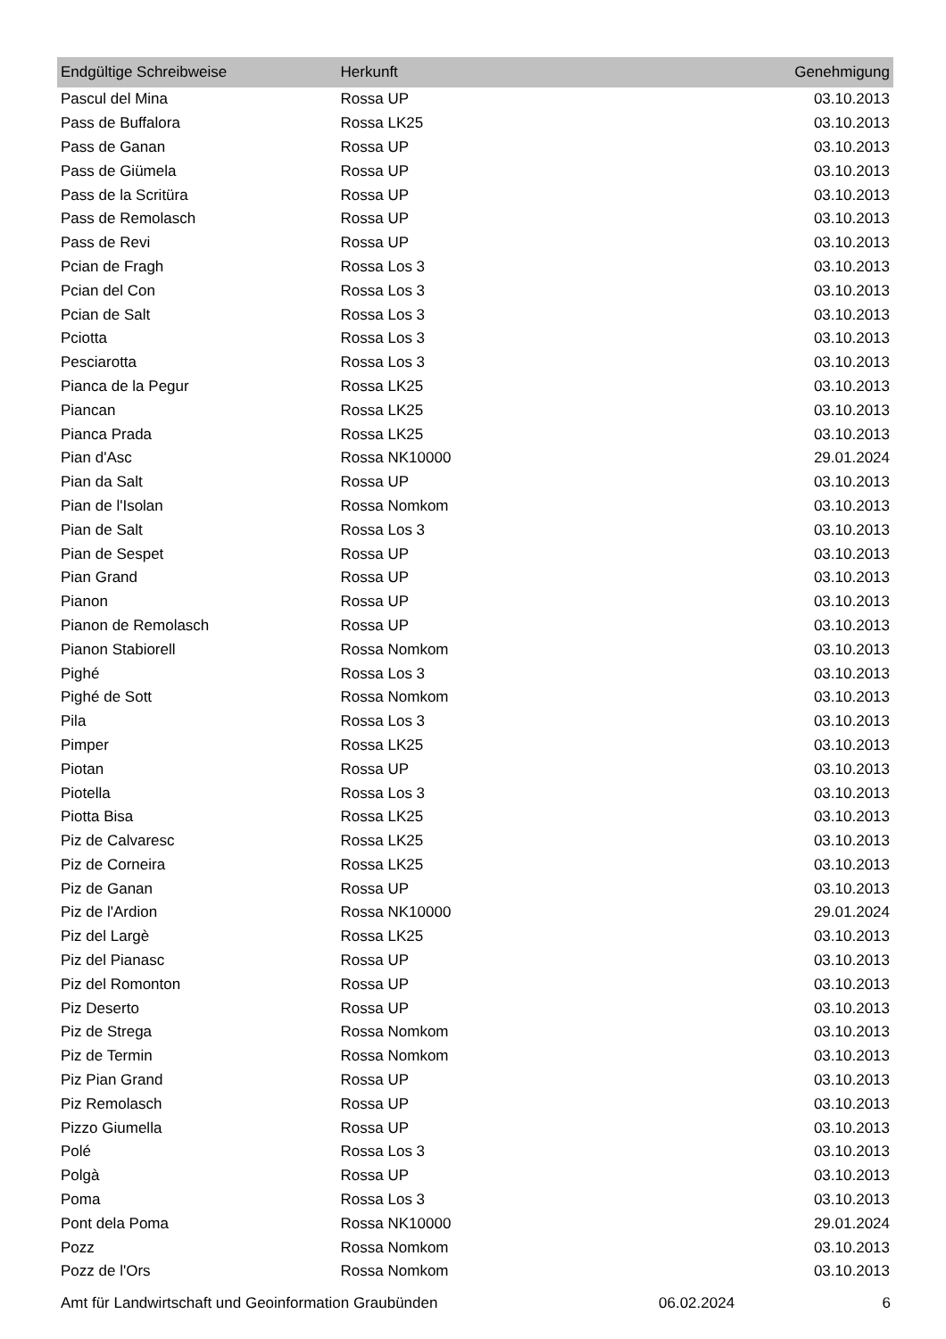| Endgültige Schreibweise | Herkunft | Genehmigung |
| --- | --- | --- |
| Pascul del Mina | Rossa UP | 03.10.2013 |
| Pass de Buffalora | Rossa LK25 | 03.10.2013 |
| Pass de Ganan | Rossa UP | 03.10.2013 |
| Pass de Giümela | Rossa UP | 03.10.2013 |
| Pass de la Scritüra | Rossa UP | 03.10.2013 |
| Pass de Remolasch | Rossa UP | 03.10.2013 |
| Pass de Revi | Rossa UP | 03.10.2013 |
| Pcian de Fragh | Rossa Los 3 | 03.10.2013 |
| Pcian del Con | Rossa Los 3 | 03.10.2013 |
| Pcian de Salt | Rossa Los 3 | 03.10.2013 |
| Pciotta | Rossa Los 3 | 03.10.2013 |
| Pesciarotta | Rossa Los 3 | 03.10.2013 |
| Pianca de la Pegur | Rossa LK25 | 03.10.2013 |
| Piancan | Rossa LK25 | 03.10.2013 |
| Pianca Prada | Rossa LK25 | 03.10.2013 |
| Pian d'Asc | Rossa NK10000 | 29.01.2024 |
| Pian da Salt | Rossa UP | 03.10.2013 |
| Pian de l'Isolan | Rossa Nomkom | 03.10.2013 |
| Pian de Salt | Rossa Los 3 | 03.10.2013 |
| Pian de Sespet | Rossa UP | 03.10.2013 |
| Pian Grand | Rossa UP | 03.10.2013 |
| Pianon | Rossa UP | 03.10.2013 |
| Pianon de Remolasch | Rossa UP | 03.10.2013 |
| Pianon Stabiorell | Rossa Nomkom | 03.10.2013 |
| Pighé | Rossa Los 3 | 03.10.2013 |
| Pighé de Sott | Rossa Nomkom | 03.10.2013 |
| Pila | Rossa Los 3 | 03.10.2013 |
| Pimper | Rossa LK25 | 03.10.2013 |
| Piotan | Rossa UP | 03.10.2013 |
| Piotella | Rossa Los 3 | 03.10.2013 |
| Piotta Bisa | Rossa LK25 | 03.10.2013 |
| Piz de Calvaresc | Rossa LK25 | 03.10.2013 |
| Piz de Corneira | Rossa LK25 | 03.10.2013 |
| Piz de Ganan | Rossa UP | 03.10.2013 |
| Piz de l'Ardion | Rossa NK10000 | 29.01.2024 |
| Piz del Largè | Rossa LK25 | 03.10.2013 |
| Piz del Pianasc | Rossa UP | 03.10.2013 |
| Piz del Romonton | Rossa UP | 03.10.2013 |
| Piz Deserto | Rossa UP | 03.10.2013 |
| Piz de Strega | Rossa Nomkom | 03.10.2013 |
| Piz de Termin | Rossa Nomkom | 03.10.2013 |
| Piz Pian Grand | Rossa UP | 03.10.2013 |
| Piz Remolasch | Rossa UP | 03.10.2013 |
| Pizzo Giumella | Rossa UP | 03.10.2013 |
| Polé | Rossa Los 3 | 03.10.2013 |
| Polgà | Rossa UP | 03.10.2013 |
| Poma | Rossa Los 3 | 03.10.2013 |
| Pont dela Poma | Rossa NK10000 | 29.01.2024 |
| Pozz | Rossa Nomkom | 03.10.2013 |
| Pozz de l'Ors | Rossa Nomkom | 03.10.2013 |
Amt für Landwirtschaft und Geoinformation Graubünden 06.02.2024 6